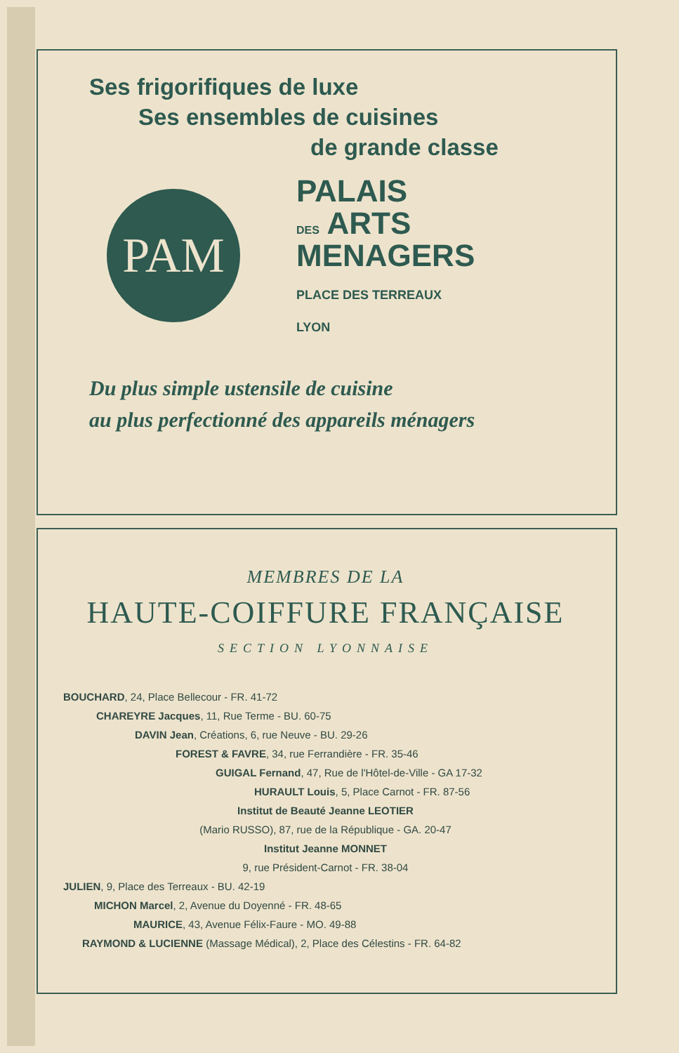Ses frigorifiques de luxe
Ses ensembles de cuisines
de grande classe
PAM
PALAIS
DES ARTS
MENAGERS
PLACE DES TERREAUX
LYON
Du plus simple ustensile de cuisine
au plus perfectionné des appareils ménagers
MEMBRES DE LA
HAUTE-COIFFURE FRANÇAISE
SECTION LYONNAISE
BOUCHARD, 24, Place Bellecour - FR. 41-72
CHAREYRE Jacques, 11, Rue Terme - BU. 60-75
DAVIN Jean, Créations, 6, rue Neuve - BU. 29-26
FOREST & FAVRE, 34, rue Ferrandière - FR. 35-46
GUIGAL Fernand, 47, Rue de l'Hôtel-de-Ville - GA 17-32
HURAULT Louis, 5, Place Carnot - FR. 87-56
Institut de Beauté Jeanne LEOTIER
(Mario RUSSO), 87, rue de la République - GA. 20-47
Institut Jeanne MONNET
9, rue Président-Carnot - FR. 38-04
JULIEN, 9, Place des Terreaux - BU. 42-19
MICHON Marcel, 2, Avenue du Doyenné - FR. 48-65
MAURICE, 43, Avenue Félix-Faure - MO. 49-88
RAYMOND & LUCIENNE (Massage Médical), 2, Place des Célestins - FR. 64-82